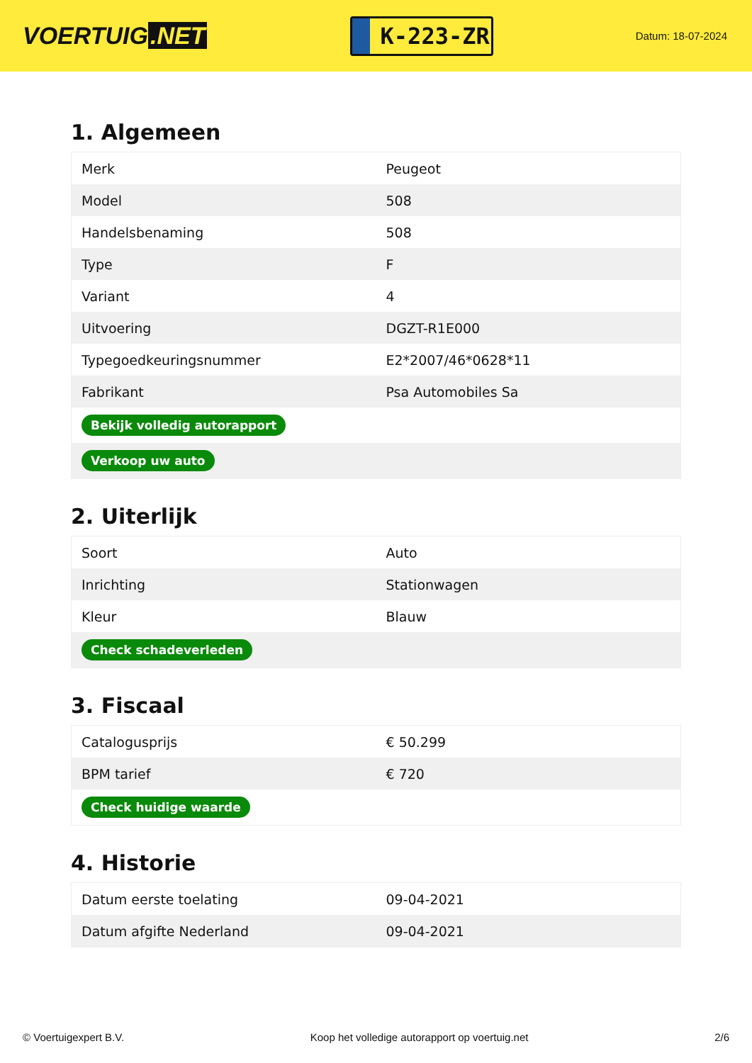VOERTUIG.NET
K-223-ZR
Datum: 18-07-2024
1. Algemeen
| Merk | Peugeot |
| Model | 508 |
| Handelsbenaming | 508 |
| Type | F |
| Variant | 4 |
| Uitvoering | DGZT-R1E000 |
| Typegoedkeuringsnummer | E2*2007/46*0628*11 |
| Fabrikant | Psa Automobiles Sa |
| Bekijk volledig autorapport | |
| Verkoop uw auto | |
2. Uiterlijk
| Soort | Auto |
| Inrichting | Stationwagen |
| Kleur | Blauw |
| Check schadeverleden | |
3. Fiscaal
| Catalogusprijs | € 50.299 |
| BPM tarief | € 720 |
| Check huidige waarde | |
4. Historie
| Datum eerste toelating | 09-04-2021 |
| Datum afgifte Nederland | 09-04-2021 |
© Voertuigexpert B.V. Koop het volledige autorapport op voertuig.net 2/6